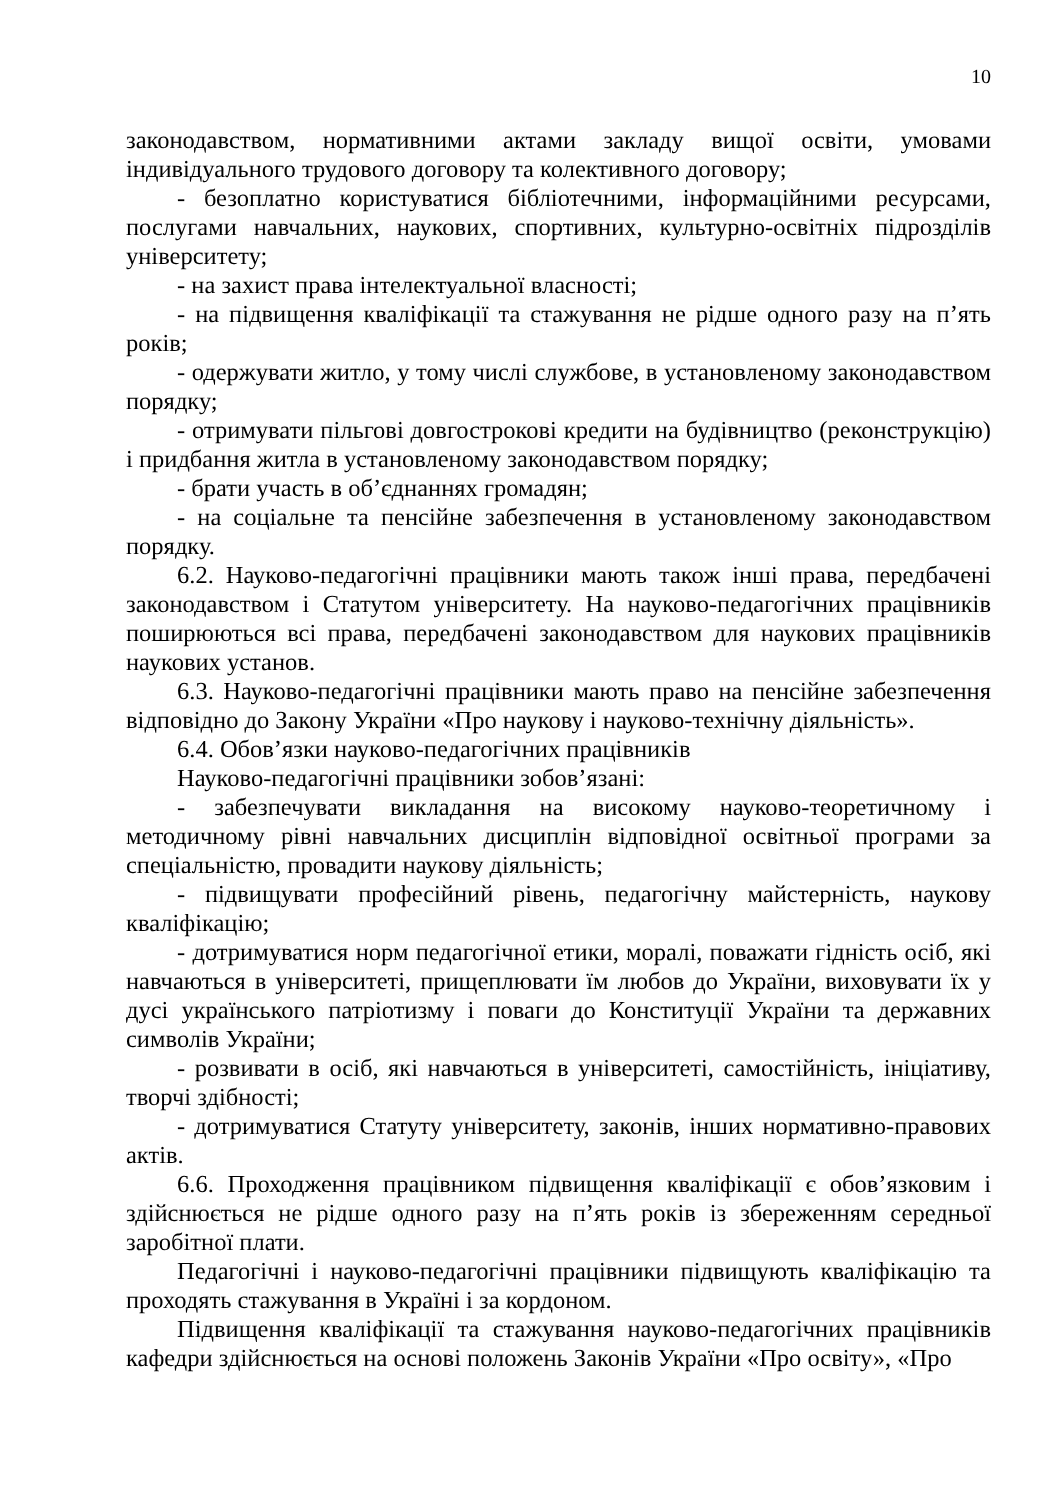10
законодавством, нормативними актами закладу вищої освіти, умовами індивідуального трудового договору та колективного договору;
- безоплатно користуватися бібліотечними, інформаційними ресурсами, послугами навчальних, наукових, спортивних, культурно-освітніх підрозділів університету;
- на захист права інтелектуальної власності;
- на підвищення кваліфікації та стажування не рідше одного разу на п’ять років;
- одержувати житло, у тому числі службове, в установленому законодавством порядку;
- отримувати пільгові довгострокові кредити на будівництво (реконструкцію) і придбання житла в установленому законодавством порядку;
- брати участь в об’єднаннях громадян;
- на соціальне та пенсійне забезпечення в установленому законодавством порядку.
6.2. Науково-педагогічні працівники мають також інші права, передбачені законодавством і Статутом університету. На науково-педагогічних працівників поширюються всі права, передбачені законодавством для наукових працівників наукових установ.
6.3. Науково-педагогічні працівники мають право на пенсійне забезпечення відповідно до Закону України «Про наукову і науково-технічну діяльність».
6.4. Обов’язки науково-педагогічних працівників
Науково-педагогічні працівники зобов’язані:
- забезпечувати викладання на високому науково-теоретичному і методичному рівні навчальних дисциплін відповідної освітньої програми за спеціальністю, провадити наукову діяльність;
- підвищувати професійний рівень, педагогічну майстерність, наукову кваліфікацію;
- дотримуватися норм педагогічної етики, моралі, поважати гідність осіб, які навчаються в університеті, прищеплювати їм любов до України, виховувати їх у дусі українського патріотизму і поваги до Конституції України та державних символів України;
- розвивати в осіб, які навчаються в університеті, самостійність, ініціативу, творчі здібності;
- дотримуватися Статуту університету, законів, інших нормативно-правових актів.
6.6. Проходження працівником підвищення кваліфікації є обов’язковим і здійснюється не рідше одного разу на п’ять років із збереженням середньої заробітної плати.
Педагогічні і науково-педагогічні працівники підвищують кваліфікацію та проходять стажування в Україні і за кордоном.
Підвищення кваліфікації та стажування науково-педагогічних працівників кафедри здійснюється на основі положень Законів України «Про освіту», «Про